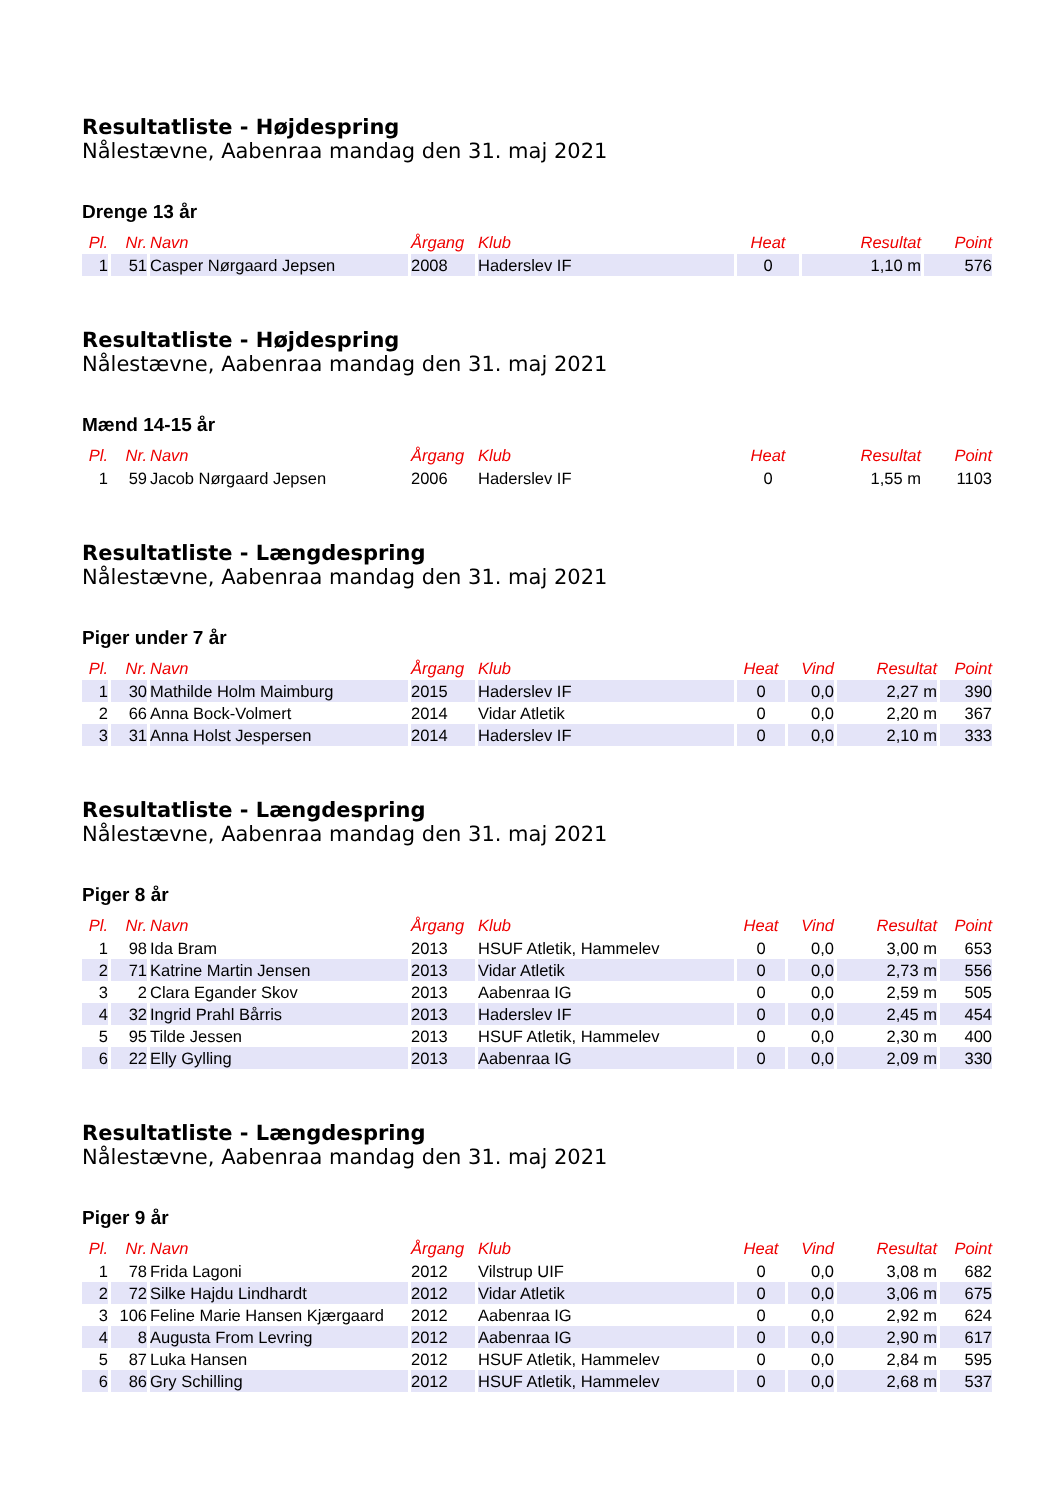Resultatliste - Højdespring
Nålestævne, Aabenraa mandag den 31. maj 2021
Drenge 13 år
| Pl. | Nr. | Navn | Årgang | Klub | Heat | Resultat | Point |
| --- | --- | --- | --- | --- | --- | --- | --- |
| 1 | 51 | Casper Nørgaard Jepsen | 2008 | Haderslev IF | 0 | 1,10 m | 576 |
Resultatliste - Højdespring
Nålestævne, Aabenraa mandag den 31. maj 2021
Mænd 14-15 år
| Pl. | Nr. | Navn | Årgang | Klub | Heat | Resultat | Point |
| --- | --- | --- | --- | --- | --- | --- | --- |
| 1 | 59 | Jacob Nørgaard Jepsen | 2006 | Haderslev IF | 0 | 1,55 m | 1103 |
Resultatliste - Længdespring
Nålestævne, Aabenraa mandag den 31. maj 2021
Piger under 7 år
| Pl. | Nr. | Navn | Årgang | Klub | Heat | Vind | Resultat | Point |
| --- | --- | --- | --- | --- | --- | --- | --- | --- |
| 1 | 30 | Mathilde Holm Maimburg | 2015 | Haderslev IF | 0 | 0,0 | 2,27 m | 390 |
| 2 | 66 | Anna Bock-Volmert | 2014 | Vidar Atletik | 0 | 0,0 | 2,20 m | 367 |
| 3 | 31 | Anna Holst Jespersen | 2014 | Haderslev IF | 0 | 0,0 | 2,10 m | 333 |
Resultatliste - Længdespring
Nålestævne, Aabenraa mandag den 31. maj 2021
Piger 8 år
| Pl. | Nr. | Navn | Årgang | Klub | Heat | Vind | Resultat | Point |
| --- | --- | --- | --- | --- | --- | --- | --- | --- |
| 1 | 98 | Ida Bram | 2013 | HSUF Atletik, Hammelev | 0 | 0,0 | 3,00 m | 653 |
| 2 | 71 | Katrine Martin Jensen | 2013 | Vidar Atletik | 0 | 0,0 | 2,73 m | 556 |
| 3 | 2 | Clara Egander Skov | 2013 | Aabenraa IG | 0 | 0,0 | 2,59 m | 505 |
| 4 | 32 | Ingrid Prahl Bårris | 2013 | Haderslev IF | 0 | 0,0 | 2,45 m | 454 |
| 5 | 95 | Tilde Jessen | 2013 | HSUF Atletik, Hammelev | 0 | 0,0 | 2,30 m | 400 |
| 6 | 22 | Elly Gylling | 2013 | Aabenraa IG | 0 | 0,0 | 2,09 m | 330 |
Resultatliste - Længdespring
Nålestævne, Aabenraa mandag den 31. maj 2021
Piger 9 år
| Pl. | Nr. | Navn | Årgang | Klub | Heat | Vind | Resultat | Point |
| --- | --- | --- | --- | --- | --- | --- | --- | --- |
| 1 | 78 | Frida Lagoni | 2012 | Vilstrup UIF | 0 | 0,0 | 3,08 m | 682 |
| 2 | 72 | Silke Hajdu Lindhardt | 2012 | Vidar Atletik | 0 | 0,0 | 3,06 m | 675 |
| 3 | 106 | Feline Marie Hansen Kjærgaard | 2012 | Aabenraa IG | 0 | 0,0 | 2,92 m | 624 |
| 4 | 8 | Augusta From Levring | 2012 | Aabenraa IG | 0 | 0,0 | 2,90 m | 617 |
| 5 | 87 | Luka Hansen | 2012 | HSUF Atletik, Hammelev | 0 | 0,0 | 2,84 m | 595 |
| 6 | 86 | Gry Schilling | 2012 | HSUF Atletik, Hammelev | 0 | 0,0 | 2,68 m | 537 |